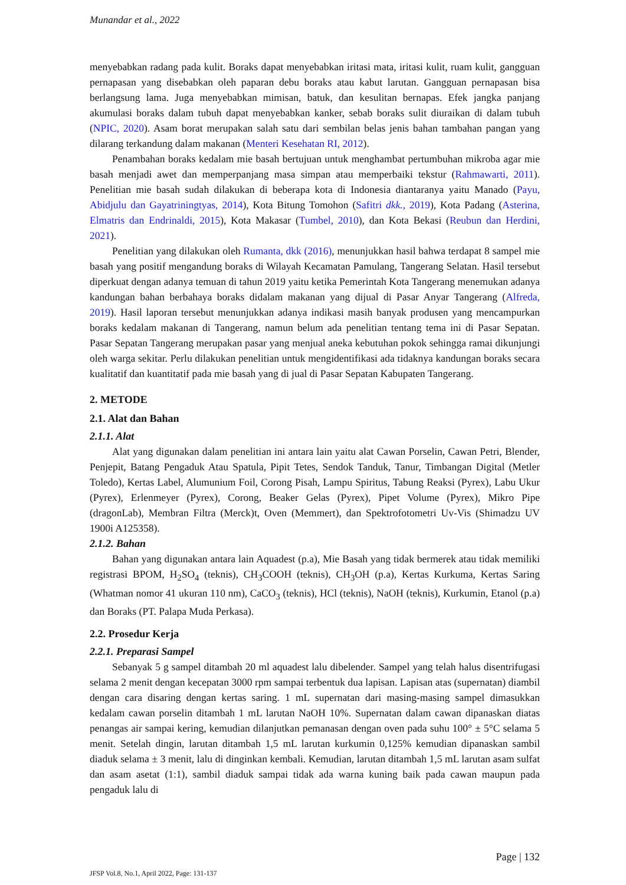Munandar et al., 2022
menyebabkan radang pada kulit. Boraks dapat menyebabkan iritasi mata, iritasi kulit, ruam kulit, gangguan pernapasan yang disebabkan oleh paparan debu boraks atau kabut larutan. Gangguan pernapasan bisa berlangsung lama. Juga menyebabkan mimisan, batuk, dan kesulitan bernapas. Efek jangka panjang akumulasi boraks dalam tubuh dapat menyebabkan kanker, sebab boraks sulit diuraikan di dalam tubuh (NPIC, 2020). Asam borat merupakan salah satu dari sembilan belas jenis bahan tambahan pangan yang dilarang terkandung dalam makanan (Menteri Kesehatan RI, 2012).
Penambahan boraks kedalam mie basah bertujuan untuk menghambat pertumbuhan mikroba agar mie basah menjadi awet dan memperpanjang masa simpan atau memperbaiki tekstur (Rahmawarti, 2011). Penelitian mie basah sudah dilakukan di beberapa kota di Indonesia diantaranya yaitu Manado (Payu, Abidjulu dan Gayatriningtyas, 2014), Kota Bitung Tomohon (Safitri dkk., 2019), Kota Padang (Asterina, Elmatris dan Endrinaldi, 2015), Kota Makasar (Tumbel, 2010), dan Kota Bekasi (Reubun dan Herdini, 2021).
Penelitian yang dilakukan oleh Rumanta, dkk (2016), menunjukkan hasil bahwa terdapat 8 sampel mie basah yang positif mengandung boraks di Wilayah Kecamatan Pamulang, Tangerang Selatan. Hasil tersebut diperkuat dengan adanya temuan di tahun 2019 yaitu ketika Pemerintah Kota Tangerang menemukan adanya kandungan bahan berbahaya boraks didalam makanan yang dijual di Pasar Anyar Tangerang (Alfreda, 2019). Hasil laporan tersebut menunjukkan adanya indikasi masih banyak produsen yang mencampurkan boraks kedalam makanan di Tangerang, namun belum ada penelitian tentang tema ini di Pasar Sepatan. Pasar Sepatan Tangerang merupakan pasar yang menjual aneka kebutuhan pokok sehingga ramai dikunjungi oleh warga sekitar. Perlu dilakukan penelitian untuk mengidentifikasi ada tidaknya kandungan boraks secara kualitatif dan kuantitatif pada mie basah yang di jual di Pasar Sepatan Kabupaten Tangerang.
2. METODE
2.1. Alat dan Bahan
2.1.1. Alat
Alat yang digunakan dalam penelitian ini antara lain yaitu alat Cawan Porselin, Cawan Petri, Blender, Penjepit, Batang Pengaduk Atau Spatula, Pipit Tetes, Sendok Tanduk, Tanur, Timbangan Digital (Metler Toledo), Kertas Label, Alumunium Foil, Corong Pisah, Lampu Spiritus, Tabung Reaksi (Pyrex), Labu Ukur (Pyrex), Erlenmeyer (Pyrex), Corong, Beaker Gelas (Pyrex), Pipet Volume (Pyrex), Mikro Pipe (dragonLab), Membran Filtra (Merck)t, Oven (Memmert), dan Spektrofotometri Uv-Vis (Shimadzu UV 1900i A125358).
2.1.2. Bahan
Bahan yang digunakan antara lain Aquadest (p.a), Mie Basah yang tidak bermerek atau tidak memiliki registrasi BPOM, H<sub>2</sub>SO<sub>4</sub> (teknis), CH<sub>3</sub>COOH (teknis), CH<sub>3</sub>OH (p.a), Kertas Kurkuma, Kertas Saring (Whatman nomor 41 ukuran 110 nm), CaCO<sub>3</sub> (teknis), HCl (teknis), NaOH (teknis), Kurkumin, Etanol (p.a) dan Boraks (PT. Palapa Muda Perkasa).
2.2. Prosedur Kerja
2.2.1. Preparasi Sampel
Sebanyak 5 g sampel ditambah 20 ml aquadest lalu dibelender. Sampel yang telah halus disentrifugasi selama 2 menit dengan kecepatan 3000 rpm sampai terbentuk dua lapisan. Lapisan atas (supernatan) diambil dengan cara disaring dengan kertas saring. 1 mL supernatan dari masing-masing sampel dimasukkan kedalam cawan porselin ditambah 1 mL larutan NaOH 10%. Supernatan dalam cawan dipanaskan diatas penangas air sampai kering, kemudian dilanjutkan pemanasan dengan oven pada suhu 100° ± 5°C selama 5 menit. Setelah dingin, larutan ditambah 1,5 mL larutan kurkumin 0,125% kemudian dipanaskan sambil diaduk selama ± 3 menit, lalu di dinginkan kembali. Kemudian, larutan ditambah 1,5 mL larutan asam sulfat dan asam asetat (1:1), sambil diaduk sampai tidak ada warna kuning baik pada cawan maupun pada pengaduk lalu di
Page | 132
JFSP Vol.8, No.1, April 2022, Page: 131-137